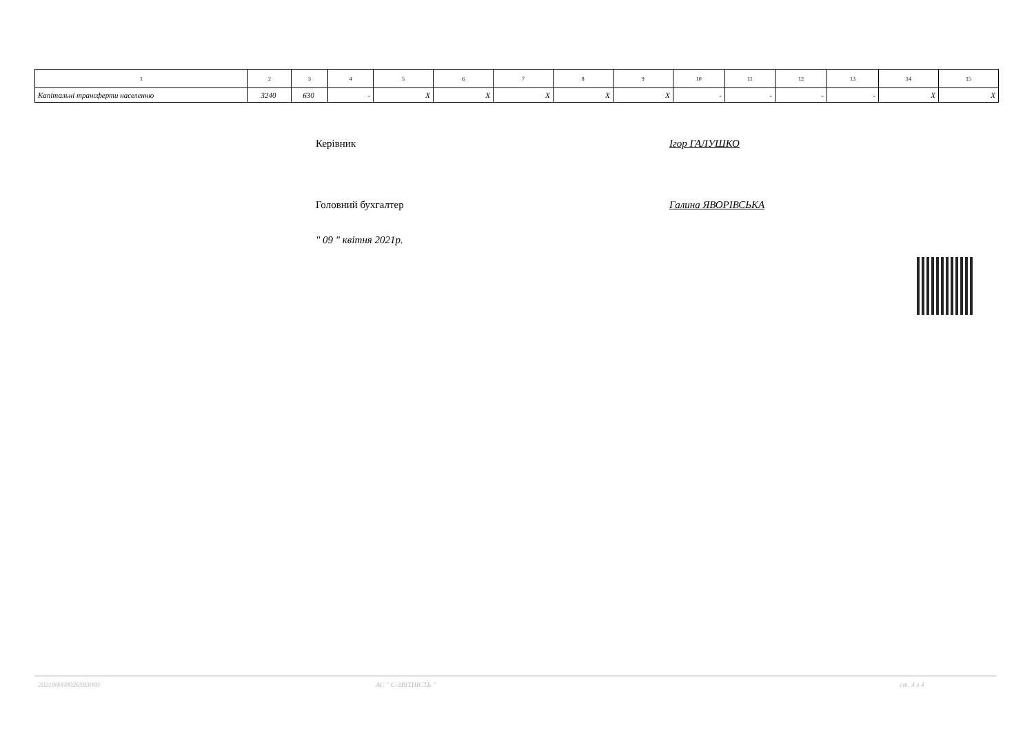| 1 | 2 | 3 | 4 | 5 | 6 | 7 | 8 | 9 | 10 | 11 | 12 | 13 | 14 | 15 |
| Капітальні трансферти населенню | 3240 | 630 | - | X | X | X | X | X | - | - | - | - | X | X |
Керівник Ігор ГАЛУШКО
Головний бухгалтер Галина ЯВОРІВСЬКА
" 09 " квітня 2021р.
202100000026593003 АС " Є-ЗВІТНІСТЬ " ст. 4 з 4